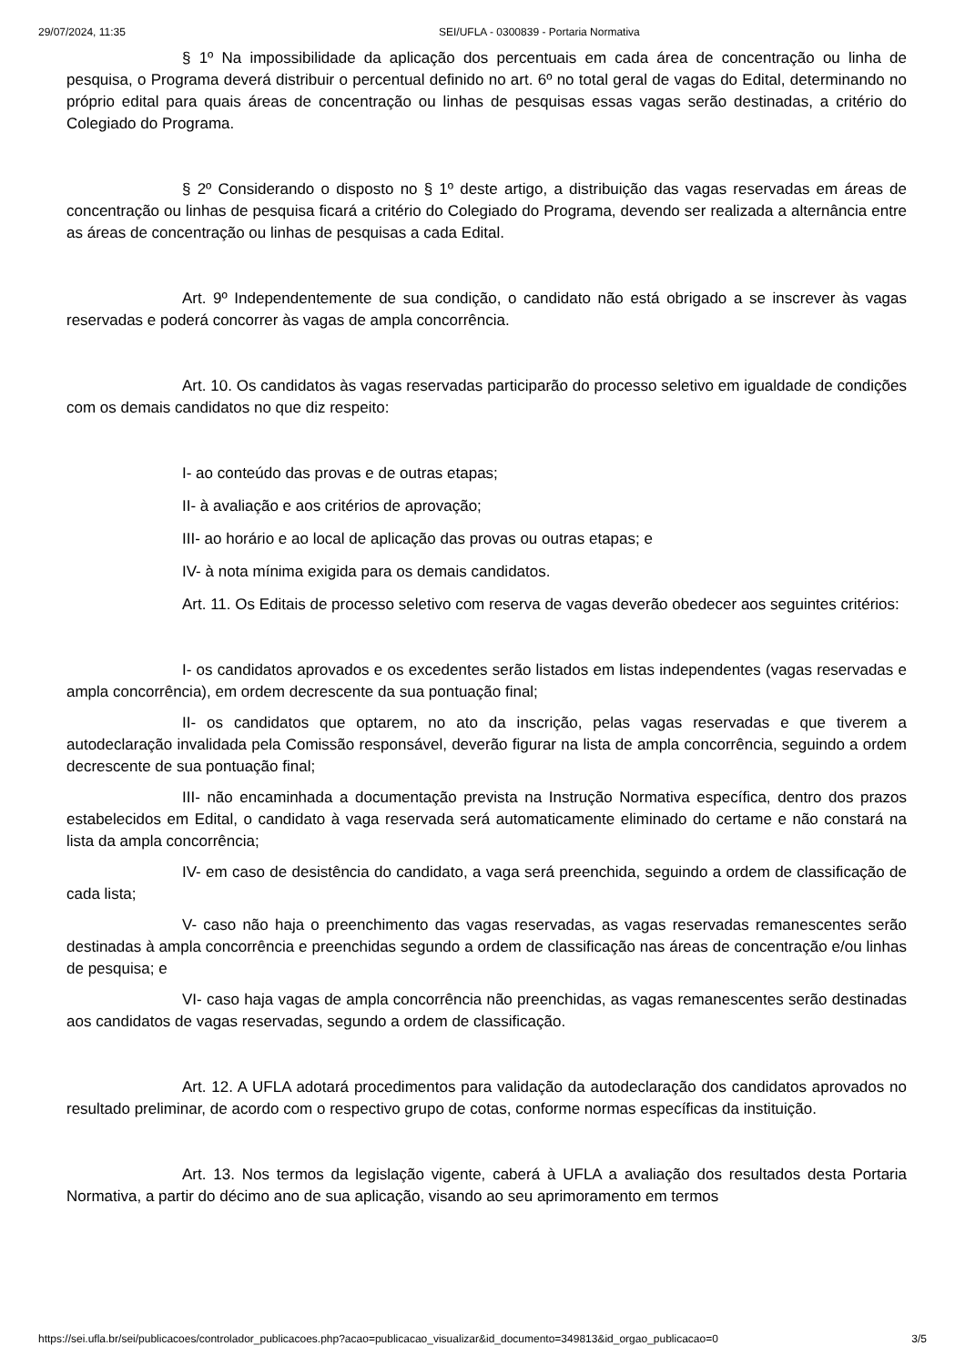29/07/2024, 11:35 SEI/UFLA - 0300839 - Portaria Normativa
§ 1º Na impossibilidade da aplicação dos percentuais em cada área de concentração ou linha de pesquisa, o Programa deverá distribuir o percentual definido no art. 6º no total geral de vagas do Edital, determinando no próprio edital para quais áreas de concentração ou linhas de pesquisas essas vagas serão destinadas, a critério do Colegiado do Programa.
§ 2º Considerando o disposto no § 1º deste artigo, a distribuição das vagas reservadas em áreas de concentração ou linhas de pesquisa ficará a critério do Colegiado do Programa, devendo ser realizada a alternância entre as áreas de concentração ou linhas de pesquisas a cada Edital.
Art. 9º Independentemente de sua condição, o candidato não está obrigado a se inscrever às vagas reservadas e poderá concorrer às vagas de ampla concorrência.
Art. 10. Os candidatos às vagas reservadas participarão do processo seletivo em igualdade de condições com os demais candidatos no que diz respeito:
I- ao conteúdo das provas e de outras etapas;
II- à avaliação e aos critérios de aprovação;
III- ao horário e ao local de aplicação das provas ou outras etapas; e
IV- à nota mínima exigida para os demais candidatos.
Art. 11. Os Editais de processo seletivo com reserva de vagas deverão obedecer aos seguintes critérios:
I- os candidatos aprovados e os excedentes serão listados em listas independentes (vagas reservadas e ampla concorrência), em ordem decrescente da sua pontuação final;
II- os candidatos que optarem, no ato da inscrição, pelas vagas reservadas e que tiverem a autodeclaração invalidada pela Comissão responsável, deverão figurar na lista de ampla concorrência, seguindo a ordem decrescente de sua pontuação final;
III- não encaminhada a documentação prevista na Instrução Normativa específica, dentro dos prazos estabelecidos em Edital, o candidato à vaga reservada será automaticamente eliminado do certame e não constará na lista da ampla concorrência;
IV- em caso de desistência do candidato, a vaga será preenchida, seguindo a ordem de classificação de cada lista;
V- caso não haja o preenchimento das vagas reservadas, as vagas reservadas remanescentes serão destinadas à ampla concorrência e preenchidas segundo a ordem de classificação nas áreas de concentração e/ou linhas de pesquisa; e
VI- caso haja vagas de ampla concorrência não preenchidas, as vagas remanescentes serão destinadas aos candidatos de vagas reservadas, segundo a ordem de classificação.
Art. 12. A UFLA adotará procedimentos para validação da autodeclaração dos candidatos aprovados no resultado preliminar, de acordo com o respectivo grupo de cotas, conforme normas específicas da instituição.
Art. 13. Nos termos da legislação vigente, caberá à UFLA a avaliação dos resultados desta Portaria Normativa, a partir do décimo ano de sua aplicação, visando ao seu aprimoramento em termos
https://sei.ufla.br/sei/publicacoes/controlador_publicacoes.php?acao=publicacao_visualizar&id_documento=349813&id_orgao_publicacao=0 3/5